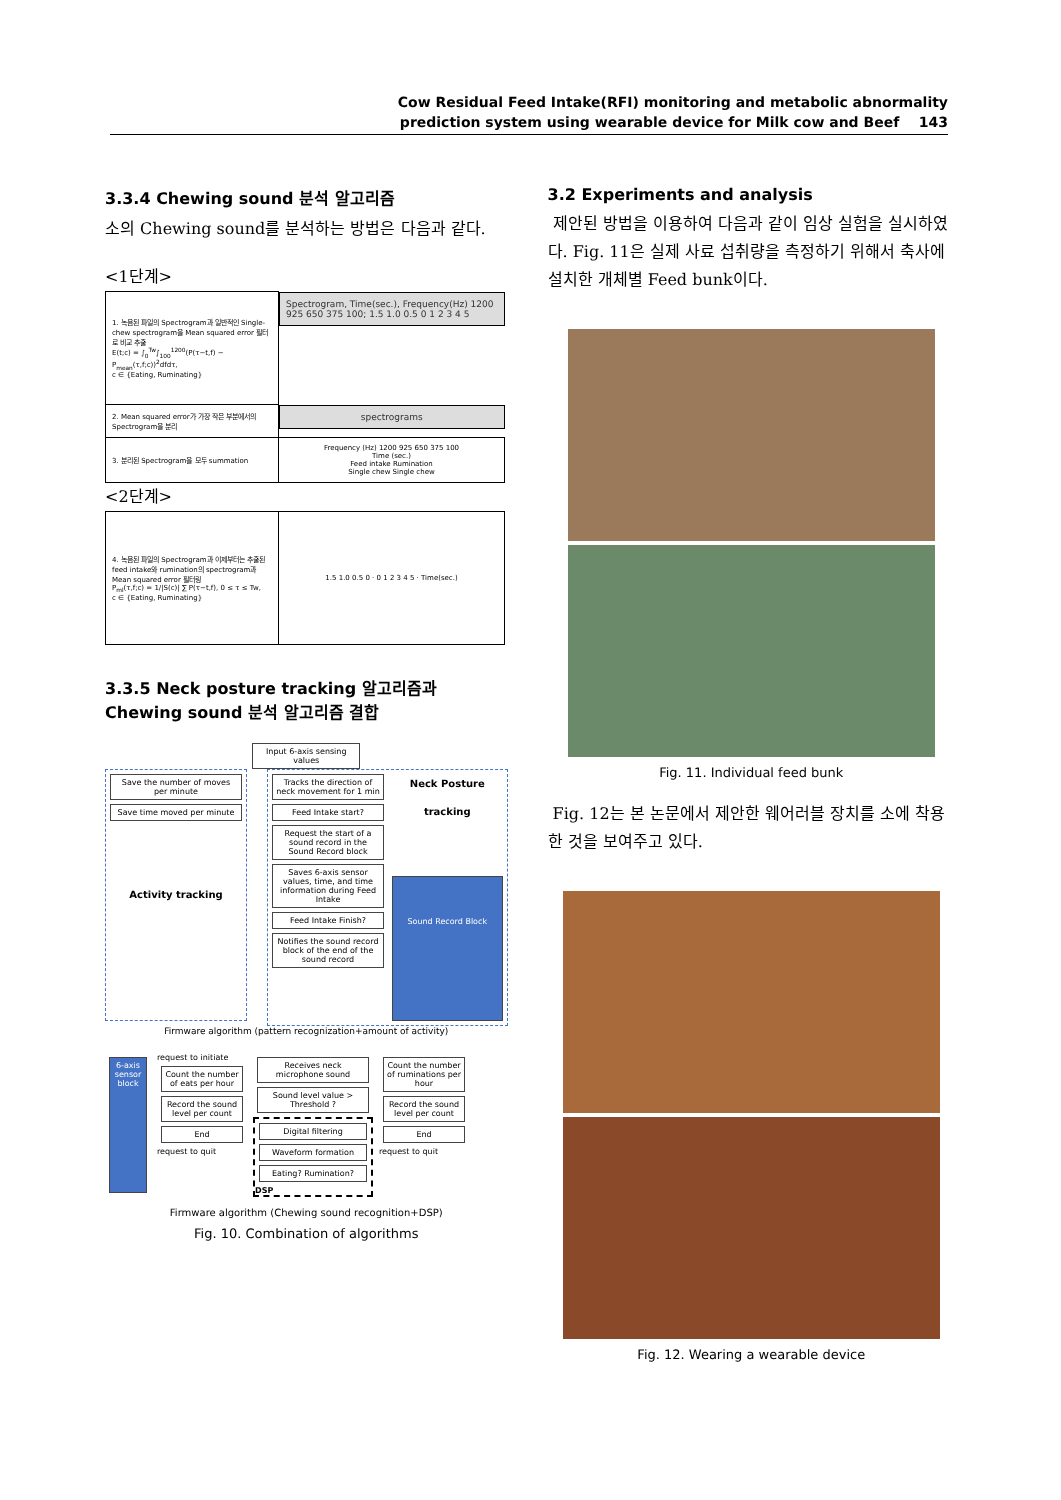Cow Residual Feed Intake(RFI) monitoring and metabolic abnormality
prediction system using wearable device for Milk cow and Beef 143
3.3.4 Chewing sound 분석 알고리즘
소의 Chewing sound를 분석하는 방법은 다음과 같다.
<1단계>
| 1. 녹음된 파일의 Spectrogram과 일반적인 Single-chew spectrogram을 Mean squared error 필터로 비교 추출 E(t;c) = ∫<sub>0</sub><sup>Tw</sup>∫<sub>100</sub><sup>1200</sup>(P(τ−t,f) − P<sub>mean</sub>(τ,f;c))<sup>2</sup>dfdτ, c ∈ {Eating, Ruminating} | Spectrogram, Time(sec.), Frequency(Hz) 1200 925 650 375 100; 1.5 1.0 0.5 0 1 2 3 4 5 |
| 2. Mean squared error가 가장 작은 부분에서의 Spectrogram을 분리 | spectrograms |
| 3. 분리된 Spectrogram을 모두 summation | Frequency (Hz) 1200 925 650 375 100 Time (sec.) Feed intake Rumination Single chew Single chew |
<2단계>
| 4. 녹음된 파일의 Spectrogram과 이제부터는 추출된 feed intake와 rumination의 spectrogram과 Mean squared error 필터링 P<sub>ml</sub>(τ,f;c) = 1//S(c)/ ∑ P(τ−t,f), 0 ≤ τ ≤ Tw, c ∈ {Eating, Ruminating} | 1.5 1.0 0.5 0 · 0 1 2 3 4 5 · Time(sec.) |
3.3.5 Neck posture tracking 알고리즘과 Chewing sound 분석 알고리즘 결합
Input 6-axis sensing values
Save the number of moves per minute
Save time moved per minute
Activity tracking
Tracks the direction of neck movement for 1 min
Feed Intake start?
Request the start of a sound record in the Sound Record block
Saves 6-axis sensor values, time, and time information during Feed Intake
Feed Intake Finish?
Notifies the sound record block of the end of the sound record
Neck Posture tracking
Sound Record Block
Firmware algorithm (pattern recognization+amount of activity)
6-axis sensor block
request to initiate
Count the number of eats per hour
Record the sound level per count
End
request to quit
Receives neck microphone sound
Sound level value > Threshold ?
Digital filtering
Waveform formation
Eating? Rumination?
DSP
Count the number of ruminations per hour
Record the sound level per count
End
request to quit
Firmware algorithm (Chewing sound recognition+DSP)
Fig. 10. Combination of algorithms
3.2 Experiments and analysis
제안된 방법을 이용하여 다음과 같이 임상 실험을 실시하였다. Fig. 11은 실제 사료 섭취량을 측정하기 위해서 축사에 설치한 개체별 Feed bunk이다.
Fig. 11. Individual feed bunk
Fig. 12는 본 논문에서 제안한 웨어러블 장치를 소에 착용한 것을 보여주고 있다.
Fig. 12. Wearing a wearable device